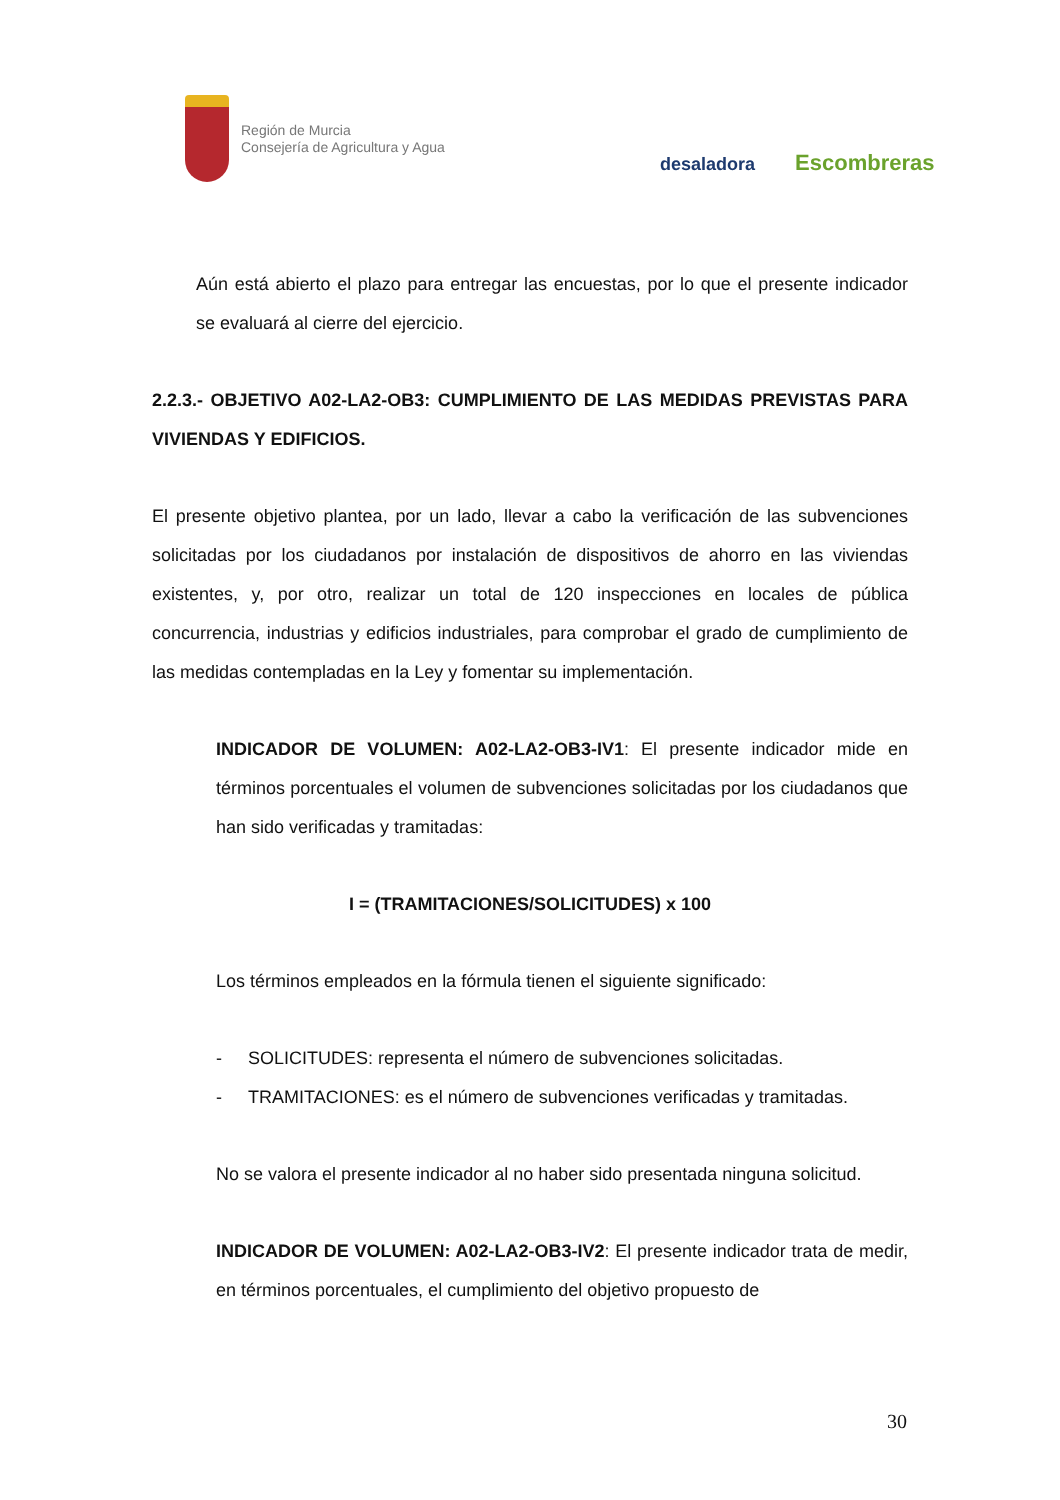Región de Murcia
Consejería de Agricultura y Agua
desaladora Escombreras
Aún está abierto el plazo para entregar las encuestas, por lo que el presente indicador se evaluará al cierre del ejercicio.
2.2.3.- OBJETIVO A02-LA2-OB3: CUMPLIMIENTO DE LAS MEDIDAS PREVISTAS PARA VIVIENDAS Y EDIFICIOS.
El presente objetivo plantea, por un lado, llevar a cabo la verificación de las subvenciones solicitadas por los ciudadanos por instalación de dispositivos de ahorro en las viviendas existentes, y, por otro, realizar un total de 120 inspecciones en locales de pública concurrencia, industrias y edificios industriales, para comprobar el grado de cumplimiento de las medidas contempladas en la Ley y fomentar su implementación.
INDICADOR DE VOLUMEN: A02-LA2-OB3-IV1: El presente indicador mide en términos porcentuales el volumen de subvenciones solicitadas por los ciudadanos que han sido verificadas y tramitadas:
I = (TRAMITACIONES/SOLICITUDES) x 100
Los términos empleados en la fórmula tienen el siguiente significado:
- SOLICITUDES: representa el número de subvenciones solicitadas.
- TRAMITACIONES: es el número de subvenciones verificadas y tramitadas.
No se valora el presente indicador al no haber sido presentada ninguna solicitud.
INDICADOR DE VOLUMEN: A02-LA2-OB3-IV2: El presente indicador trata de medir, en términos porcentuales, el cumplimiento del objetivo propuesto de
30